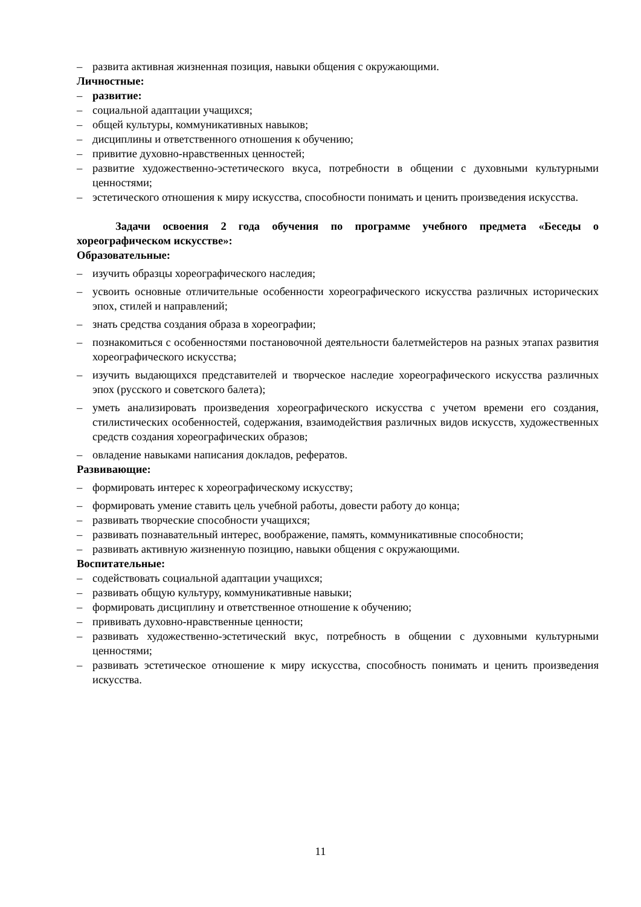– развита активная жизненная позиция, навыки общения с окружающими.
Личностные:
– развитие:
– социальной адаптации учащихся;
– общей культуры, коммуникативных навыков;
– дисциплины и ответственного отношения к обучению;
– привитие духовно-нравственных ценностей;
– развитие художественно-эстетического вкуса, потребности в общении с духовными культурными ценностями;
– эстетического отношения к миру искусства, способности понимать и ценить произведения искусства.
Задачи освоения 2 года обучения по программе учебного предмета «Беседы о хореографическом искусстве»:
Образовательные:
– изучить образцы хореографического наследия;
– усвоить основные отличительные особенности хореографического искусства различных исторических эпох, стилей и направлений;
– знать средства создания образа в хореографии;
– познакомиться с особенностями постановочной деятельности балетмейстеров на разных этапах развития хореографического искусства;
– изучить выдающихся представителей и творческое наследие хореографического искусства различных эпох (русского и советского балета);
– уметь анализировать произведения хореографического искусства с учетом времени его создания, стилистических особенностей, содержания, взаимодействия различных видов искусств, художественных средств создания хореографических образов;
– овладение навыками написания докладов, рефератов.
Развивающие:
– формировать интерес к хореографическому искусству;
– формировать умение ставить цель учебной работы, довести работу до конца;
– развивать творческие способности учащихся;
– развивать познавательный интерес, воображение, память, коммуникативные способности;
– развивать активную жизненную позицию, навыки общения с окружающими.
Воспитательные:
– содействовать социальной адаптации учащихся;
– развивать общую культуру, коммуникативные навыки;
– формировать дисциплину и ответственное отношение к обучению;
– прививать духовно-нравственные ценности;
– развивать художественно-эстетический вкус, потребность в общении с духовными культурными ценностями;
– развивать эстетическое отношение к миру искусства, способность понимать и ценить произведения искусства.
11